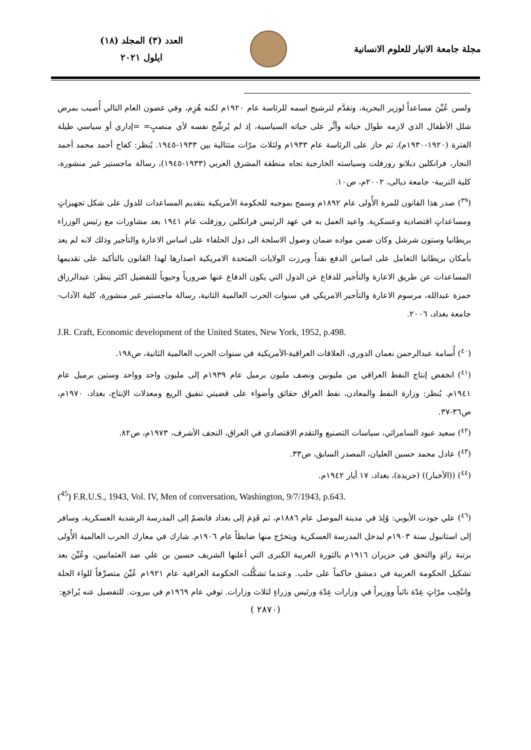مجلة جامعة الانبار للعلوم الانسانية
العدد (٣) المجلد (١٨)
ايلول ٢٠٢١
ولسن عُيِّنَ مساعداً لوزير البحرية، وتقدَّم لترشيح اسمه للرئاسة عام ١٩٢٠م لكنه هُزِم، وفي غضون العام التالي أُصيب بمرض شلل الأطفال الذي لازمه طوال حياته وأثَّر على حياته السياسية، إذ لم يُرشِّح نفسه لأي منصبٍ= =إداري أو سياسي طيلة الفترة (١٩٢٠-١٩٣٠م)، ثم حاز على الرئاسة عام ١٩٣٣م ولثلاث مرّات متتالية بين ١٩٣٣-١٩٤٥. يُنظر: كفاح أحمد محمد أحمد النجار، فرانكلين ديلانو روزفلت وسياسته الخارجية تجاه منطقة المشرق العربي (١٩٣٣-١٩٤٥)، رسالة ماجستير غير منشورة، كلية التربية- جامعة ديالى، ٢٠٠٢م، ص١٠.
(<sup>٣٩</sup>) صدر هذا القانون للمرة الأُولى عام ١٨٩٢م وسمح بموجبه للحكومة الأمريكية بتقديم المساعدات للدول على شكل تجهيزاتٍ ومساعداتٍ اقتصادية وعسكرية. واعيد العمل به في عهد الرئيس فرانكلين روزفلت عام ١٩٤١ بعد مشاورات مع رئيس الوزراء بريطانيا وستون شرشل وكان ضمن مواده ضمان وصول الاسلحة الى دول الحلفاء على اساس الاعارة والتأجير وذلك لانه لم يعد بأمكان بريطانيا التعامل على اساس الدفع نقداً وبرزت الولايات المتحدة الامريكية اصدارها لهذا القانون بالتأكيد على تقديمها المساعدات عن طريق الاعارة والتأجير للدفاع عن الدول التي يكون الدفاع عنها ضرورياً وحيوياً للتفضيل اكثر ينظر: عبدالرزاق حمزة عبدالله، مرسوم الاعارة والتأجير الامريكي في سنوات الحرب العالمية الثانية، رسالة ماجستير غير منشورة، كلية الآداب- جامعة بغداد، ٢٠٠٦.
J.R. Craft, Economic development of the United States, New York, 1952, p.498.
(<sup>٤٠</sup>) أُسامة عبدالرحمن نعمان الدوري، العلاقات العراقية-الأمريكية في سنوات الحرب العالمية الثانية، ص١٩٨.
(<sup>٤١</sup>) انخفض إنتاج النفط العراقي من مليونين ونصف مليون برميل عام ١٩٣٩م إلى مليون واحد وواحد وستين برميل عام ١٩٤١م. يُنظر: وزارة النفط والمعادن، نفط العراق حقائق وأضواء على قضيتي تنفيق الريع ومعدلات الإنتاج، بغداد، ١٩٧٠م، ص٣٦-٣٧.
(<sup>٤٢</sup>) سعيد عبود السامرائي، سياسات التصنيع والتقدم الاقتصادي في العراق، النجف الأشرف، ١٩٧٣م، ص٨٢.
(<sup>٤٣</sup>) عادل محمد حسين العليان، المصدر السابق، ص٣٣.
(<sup>٤٤</sup>) ((الأخبار)) (جريدة)، بغداد، ١٧ أيار ١٩٤٢م.
(<sup>45</sup>) F.R.U.S., 1943, Vol. IV, Men of conversation, Washington, 9/7/1943, p.643.
(<sup>٤٦</sup>) علي جودت الأيوبي: وُلِدَ في مدينة الموصل عام ١٨٨٦م، ثم قَدِمَ إلى بغداد فانضمّ إلى المدرسة الرشدية العسكرية، وسافر إلى استانبول سنة ١٩٠٣م ليدخل المدرسة العسكرية ويتخرّج منها ضابطاً عام ١٩٠٦م. شارك في معارك الحرب العالمية الأُولى برتبة رائدٍ والتحق في حزيران ١٩١٦م بالثورة العربية الكبرى التي أعلنها الشريف حسين بن علي ضد العثمانيين، وعُيِّنَ بعد تشكيل الحكومة العربية في دمشق حاكماً على حلب. وعندما تشكَّلت الحكومة العراقية عام ١٩٢١م عُيِّنَ متصرِّفاً للواء الحلة وانتُخِب مرّاتٍ عِدّة نائباً ووزيراً في وزارات عِدّة ورئيس وزراءٍ لثلاث وزارات. توفي عام ١٩٦٩م في بيروت. للتفصيل عنه يُراجَع:
( ٢٨٧٠)